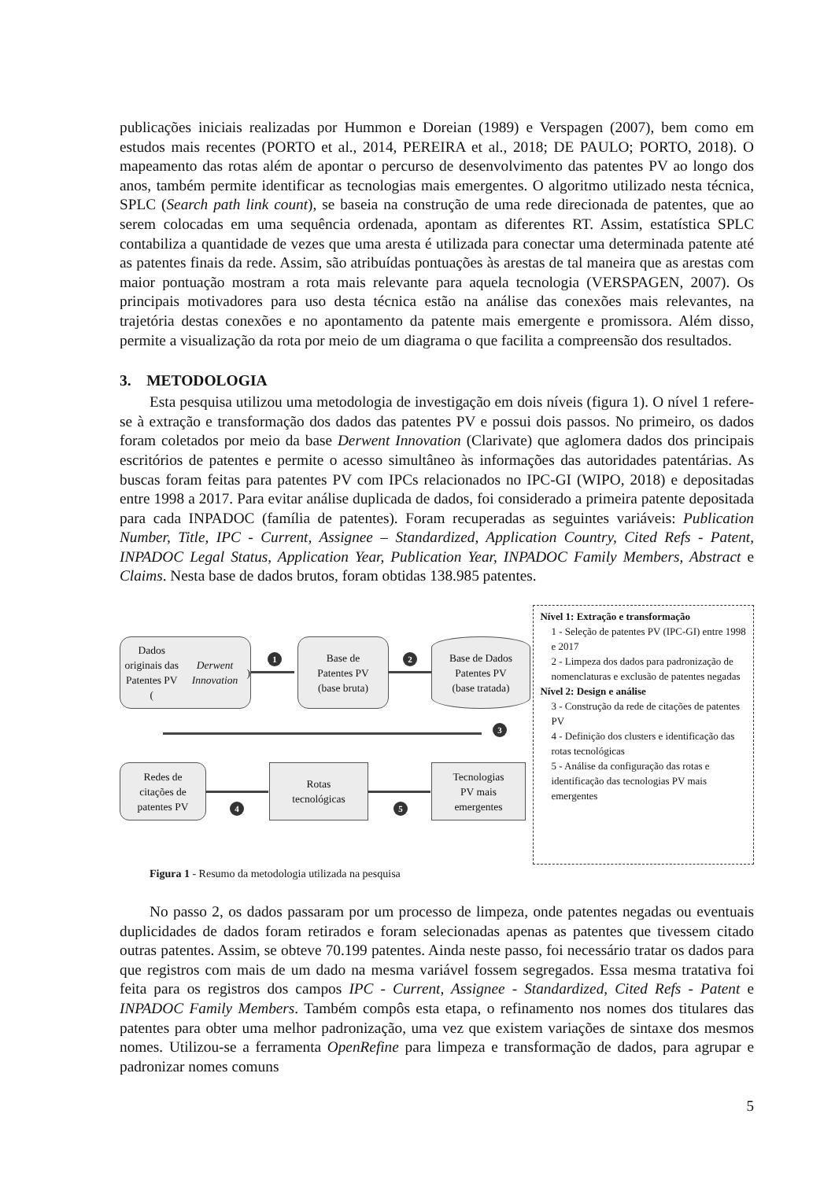publicações iniciais realizadas por Hummon e Doreian (1989) e Verspagen (2007), bem como em estudos mais recentes (PORTO et al., 2014, PEREIRA et al., 2018; DE PAULO; PORTO, 2018). O mapeamento das rotas além de apontar o percurso de desenvolvimento das patentes PV ao longo dos anos, também permite identificar as tecnologias mais emergentes. O algoritmo utilizado nesta técnica, SPLC (Search path link count), se baseia na construção de uma rede direcionada de patentes, que ao serem colocadas em uma sequência ordenada, apontam as diferentes RT. Assim, estatística SPLC contabiliza a quantidade de vezes que uma aresta é utilizada para conectar uma determinada patente até as patentes finais da rede. Assim, são atribuídas pontuações às arestas de tal maneira que as arestas com maior pontuação mostram a rota mais relevante para aquela tecnologia (VERSPAGEN, 2007). Os principais motivadores para uso desta técnica estão na análise das conexões mais relevantes, na trajetória destas conexões e no apontamento da patente mais emergente e promissora. Além disso, permite a visualização da rota por meio de um diagrama o que facilita a compreensão dos resultados.
3. METODOLOGIA
Esta pesquisa utilizou uma metodologia de investigação em dois níveis (figura 1). O nível 1 refere-se à extração e transformação dos dados das patentes PV e possui dois passos. No primeiro, os dados foram coletados por meio da base Derwent Innovation (Clarivate) que aglomera dados dos principais escritórios de patentes e permite o acesso simultâneo às informações das autoridades patentárias. As buscas foram feitas para patentes PV com IPCs relacionados no IPC-GI (WIPO, 2018) e depositadas entre 1998 a 2017. Para evitar análise duplicada de dados, foi considerado a primeira patente depositada para cada INPADOC (família de patentes). Foram recuperadas as seguintes variáveis: Publication Number, Title, IPC - Current, Assignee – Standardized, Application Country, Cited Refs - Patent, INPADOC Legal Status, Application Year, Publication Year, INPADOC Family Members, Abstract e Claims. Nesta base de dados brutos, foram obtidas 138.985 patentes.
Dados originais das
Patentes PV
(Derwent Innovation)
1
Base de
Patentes PV
(base bruta)
2
Base de Dados
Patentes PV
(base tratada)
3
Redes de
citações de
patentes PV
4
Rotas
tecnológicas
5
Tecnologias
PV mais
emergentes
Nível 1: Extração e transformação
1 - Seleção de patentes PV (IPC-GI) entre 1998 e 2017
2 - Limpeza dos dados para padronização de nomenclaturas e exclusão de patentes negadas
Nível 2: Design e análise
3 - Construção da rede de citações de patentes PV
4 - Definição dos clusters e identificação das rotas tecnológicas
5 - Análise da configuração das rotas e identificação das tecnologias PV mais emergentes
Figura 1 - Resumo da metodologia utilizada na pesquisa
No passo 2, os dados passaram por um processo de limpeza, onde patentes negadas ou eventuais duplicidades de dados foram retirados e foram selecionadas apenas as patentes que tivessem citado outras patentes. Assim, se obteve 70.199 patentes. Ainda neste passo, foi necessário tratar os dados para que registros com mais de um dado na mesma variável fossem segregados. Essa mesma tratativa foi feita para os registros dos campos IPC - Current, Assignee - Standardized, Cited Refs - Patent e INPADOC Family Members. Também compôs esta etapa, o refinamento nos nomes dos titulares das patentes para obter uma melhor padronização, uma vez que existem variações de sintaxe dos mesmos nomes. Utilizou-se a ferramenta OpenRefine para limpeza e transformação de dados, para agrupar e padronizar nomes comuns
5